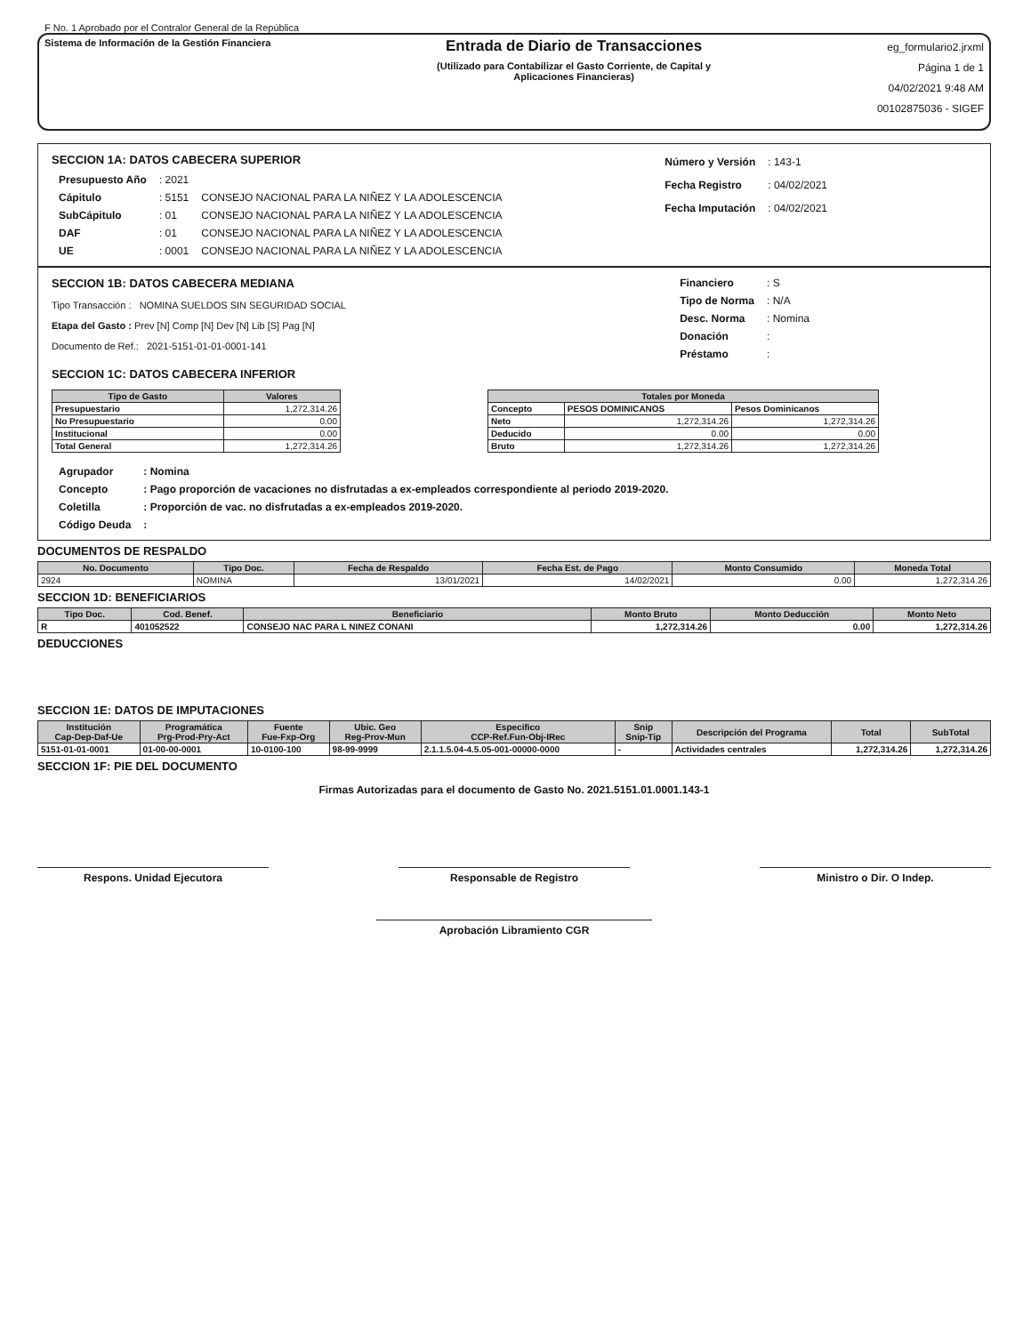F No. 1 Aprobado por el Contralor General de la República
Sistema de Información de la Gestión Financiera
Entrada de Diario de Transacciones
(Utilizado para Contabilizar el Gasto Corriente, de Capital y
Aplicaciones Financieras)
eg_formulario2.jrxml
Página 1 de 1
04/02/2021 9:48 AM
00102875036 - SIGEF
SECCION 1A: DATOS CABECERA SUPERIOR
| Presupuesto Año | : 2021 | |
| Cápitulo | : 5151 | CONSEJO NACIONAL PARA LA NIÑEZ Y LA ADOLESCENCIA |
| SubCápitulo | : 01 | CONSEJO NACIONAL PARA LA NIÑEZ Y LA ADOLESCENCIA |
| DAF | : 01 | CONSEJO NACIONAL PARA LA NIÑEZ Y LA ADOLESCENCIA |
| UE | : 0001 | CONSEJO NACIONAL PARA LA NIÑEZ Y LA ADOLESCENCIA |
| Número y Versión | : 143-1 |
| Fecha Registro | : 04/02/2021 |
| Fecha Imputación | : 04/02/2021 |
SECCION 1B: DATOS CABECERA MEDIANA
Tipo Transacción : NOMINA SUELDOS SIN SEGURIDAD SOCIAL
Etapa del Gasto : Prev [N] Comp [N] Dev [N] Lib [S] Pag [N]
Documento de Ref.: 2021-5151-01-01-0001-141
| Financiero | : S |
| Tipo de Norma | : N/A |
| Desc. Norma | : Nomina |
| Donación | : |
| Préstamo | : |
SECCION 1C: DATOS CABECERA INFERIOR
| Tipo de Gasto | Valores |
| --- | --- |
| Presupuestario | 1,272,314.26 |
| No Presupuestario | 0.00 |
| Institucional | 0.00 |
| Total General | 1,272,314.26 |
| Totales por Moneda | | |
| --- | --- | --- |
| Concepto | PESOS DOMINICANOS | Pesos Dominicanos |
| Neto | 1,272,314.26 | 1,272,314.26 |
| Deducido | 0.00 | 0.00 |
| Bruto | 1,272,314.26 | 1,272,314.26 |
| Agrupador | : Nomina |
| Concepto | : Pago proporción de vacaciones no disfrutadas a ex-empleados correspondiente al periodo 2019-2020. |
| Coletilla | : Proporción de vac. no disfrutadas a ex-empleados 2019-2020. |
| Código Deuda | : |
DOCUMENTOS DE RESPALDO
| No. Documento | Tipo Doc. | Fecha de Respaldo | Fecha Est. de Pago | Monto Consumido | Moneda Total |
| --- | --- | --- | --- | --- | --- |
| 2924 | NOMINA | 13/01/2021 | 14/02/2021 | 0.00 | 1,272,314.26 |
SECCION 1D: BENEFICIARIOS
| Tipo Doc. | Cod. Benef. | Beneficiario | Monto Bruto | Monto Deducción | Monto Neto |
| --- | --- | --- | --- | --- | --- |
| R | 401052522 | CONSEJO NAC PARA L NINEZ CONANI | 1,272,314.26 | 0.00 | 1,272,314.26 |
DEDUCCIONES
SECCION 1E: DATOS DE IMPUTACIONES
| Institución Cap-Dep-Daf-Ue | Programática Prg-Prod-Pry-Act | Fuente Fue-Fxp-Org | Ubic. Geo Reg-Prov-Mun | Especifico CCP-Ref.Fun-Obj-IRec | Snip Snip-Tip | Descripción del Programa | Total | SubTotal |
| --- | --- | --- | --- | --- | --- | --- | --- | --- |
| 5151-01-01-0001 | 01-00-00-0001 | 10-0100-100 | 98-99-9999 | 2.1.1.5.04-4.5.05-001-00000-0000 | - | Actividades centrales | 1,272,314.26 | 1,272,314.26 |
SECCION 1F: PIE DEL DOCUMENTO
Firmas Autorizadas para el documento de Gasto No. 2021.5151.01.0001.143-1
Respons. Unidad Ejecutora Responsable de Registro Ministro o Dir. O Indep.
Aprobación Libramiento CGR